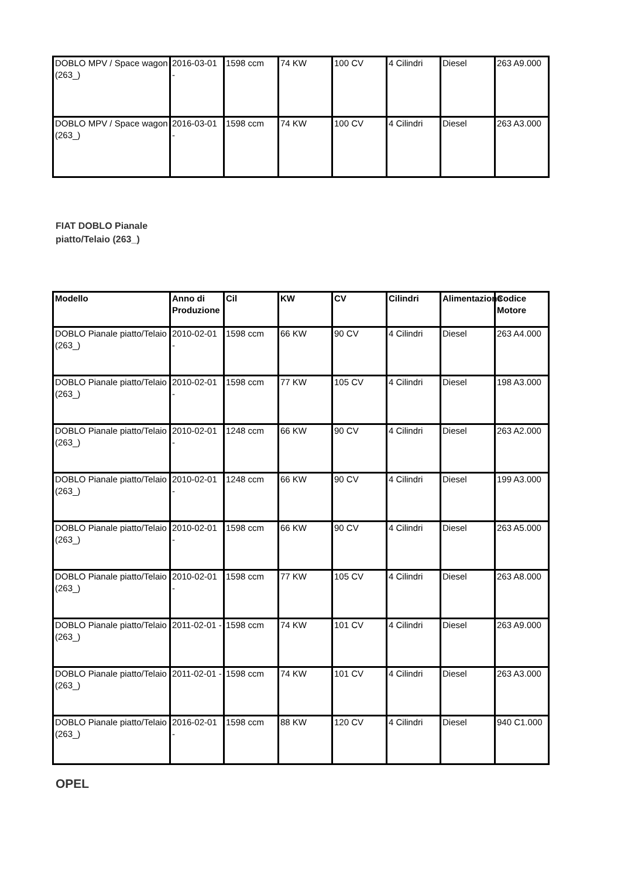| DOBLO MPV / Space wagon (263_) | 2016-03-01 - | 1598 ccm | 74 KW | 100 CV | 4 Cilindri | Diesel | 263 A9.000 |
| DOBLO MPV / Space wagon (263_) | 2016-03-01 - | 1598 ccm | 74 KW | 100 CV | 4 Cilindri | Diesel | 263 A3.000 |
FIAT DOBLO Pianale
piatto/Telaio (263_)
| Modello | Anno di Produzione | Cil | KW | CV | Cilindri | Alimentazione | Codice Motore |
| --- | --- | --- | --- | --- | --- | --- | --- |
| DOBLO Pianale piatto/Telaio (263_) | 2010-02-01 - | 1598 ccm | 66 KW | 90 CV | 4 Cilindri | Diesel | 263 A4.000 |
| DOBLO Pianale piatto/Telaio (263_) | 2010-02-01 - | 1598 ccm | 77 KW | 105 CV | 4 Cilindri | Diesel | 198 A3.000 |
| DOBLO Pianale piatto/Telaio (263_) | 2010-02-01 - | 1248 ccm | 66 KW | 90 CV | 4 Cilindri | Diesel | 263 A2.000 |
| DOBLO Pianale piatto/Telaio (263_) | 2010-02-01 - | 1248 ccm | 66 KW | 90 CV | 4 Cilindri | Diesel | 199 A3.000 |
| DOBLO Pianale piatto/Telaio (263_) | 2010-02-01 - | 1598 ccm | 66 KW | 90 CV | 4 Cilindri | Diesel | 263 A5.000 |
| DOBLO Pianale piatto/Telaio (263_) | 2010-02-01 - | 1598 ccm | 77 KW | 105 CV | 4 Cilindri | Diesel | 263 A8.000 |
| DOBLO Pianale piatto/Telaio (263_) | 2011-02-01 - | 1598 ccm | 74 KW | 101 CV | 4 Cilindri | Diesel | 263 A9.000 |
| DOBLO Pianale piatto/Telaio (263_) | 2011-02-01 - | 1598 ccm | 74 KW | 101 CV | 4 Cilindri | Diesel | 263 A3.000 |
| DOBLO Pianale piatto/Telaio (263_) | 2016-02-01 - | 1598 ccm | 88 KW | 120 CV | 4 Cilindri | Diesel | 940 C1.000 |
OPEL